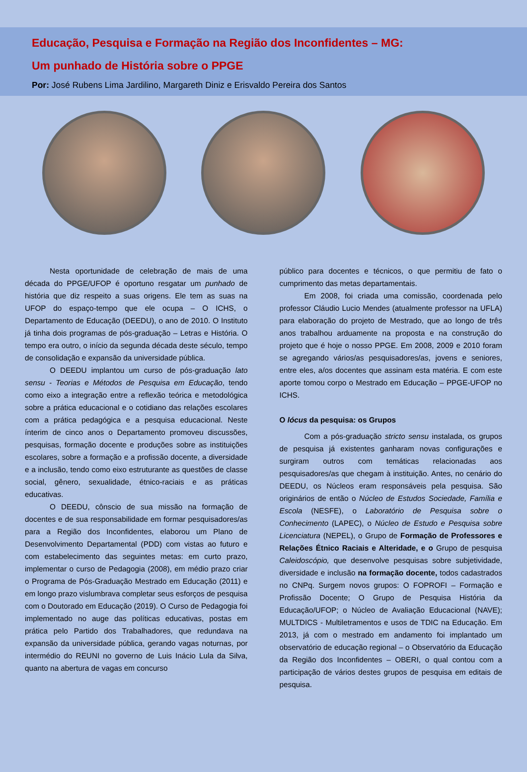Educação, Pesquisa e Formação na Região dos Inconfidentes – MG:
Um punhado de História sobre o PPGE
Por: José Rubens Lima Jardilino, Margareth Diniz e Erisvaldo Pereira dos Santos
Nesta oportunidade de celebração de mais de uma década do PPGE/UFOP é oportuno resgatar um punhado de história que diz respeito a suas origens. Ele tem as suas na UFOP do espaço-tempo que ele ocupa – O ICHS, o Departamento de Educação (DEEDU), o ano de 2010. O Instituto já tinha dois programas de pós-graduação – Letras e História. O tempo era outro, o início da segunda década deste século, tempo de consolidação e expansão da universidade pública.
O DEEDU implantou um curso de pós-graduação lato sensu - Teorias e Métodos de Pesquisa em Educação, tendo como eixo a integração entre a reflexão teórica e metodológica sobre a prática educacional e o cotidiano das relações escolares com a prática pedagógica e a pesquisa educacional. Neste ínterim de cinco anos o Departamento promoveu discussões, pesquisas, formação docente e produções sobre as instituições escolares, sobre a formação e a profissão docente, a diversidade e a inclusão, tendo como eixo estruturante as questões de classe social, gênero, sexualidade, étnico-raciais e as práticas educativas.
O DEEDU, cônscio de sua missão na formação de docentes e de sua responsabilidade em formar pesquisadores/as para a Região dos Inconfidentes, elaborou um Plano de Desenvolvimento Departamental (PDD) com vistas ao futuro e com estabelecimento das seguintes metas: em curto prazo, implementar o curso de Pedagogia (2008), em médio prazo criar o Programa de Pós-Graduação Mestrado em Educação (2011) e em longo prazo vislumbrava completar seus esforços de pesquisa com o Doutorado em Educação (2019). O Curso de Pedagogia foi implementado no auge das políticas educativas, postas em prática pelo Partido dos Trabalhadores, que redundava na expansão da universidade pública, gerando vagas noturnas, por intermédio do REUNI no governo de Luis Inácio Lula da Silva, quanto na abertura de vagas em concurso
público para docentes e técnicos, o que permitiu de fato o cumprimento das metas departamentais.
Em 2008, foi criada uma comissão, coordenada pelo professor Cláudio Lucio Mendes (atualmente professor na UFLA) para elaboração do projeto de Mestrado, que ao longo de três anos trabalhou arduamente na proposta e na construção do projeto que é hoje o nosso PPGE. Em 2008, 2009 e 2010 foram se agregando vários/as pesquisadores/as, jovens e seniores, entre eles, a/os docentes que assinam esta matéria. E com este aporte tomou corpo o Mestrado em Educação – PPGE-UFOP no ICHS.
O lócus da pesquisa: os Grupos
Com a pós-graduação stricto sensu instalada, os grupos de pesquisa já existentes ganharam novas configurações e surgiram outros com temáticas relacionadas aos pesquisadores/as que chegam à instituição. Antes, no cenário do DEEDU, os Núcleos eram responsáveis pela pesquisa. São originários de então o Núcleo de Estudos Sociedade, Família e Escola (NESFE), o Laboratório de Pesquisa sobre o Conhecimento (LAPEC), o Núcleo de Estudo e Pesquisa sobre Licenciatura (NEPEL), o Grupo de Formação de Professores e Relações Étnico Raciais e Alteridade, e o Grupo de pesquisa Caleidoscópio, que desenvolve pesquisas sobre subjetividade, diversidade e inclusão na formação docente, todos cadastrados no CNPq. Surgem novos grupos: O FOPROFI – Formação e Profissão Docente; O Grupo de Pesquisa História da Educação/UFOP; o Núcleo de Avaliação Educacional (NAVE); MULTDICS - Multiletramentos e usos de TDIC na Educação. Em 2013, já com o mestrado em andamento foi implantado um observatório de educação regional – o Observatório da Educação da Região dos Inconfidentes – OBERI, o qual contou com a participação de vários destes grupos de pesquisa em editais de pesquisa.